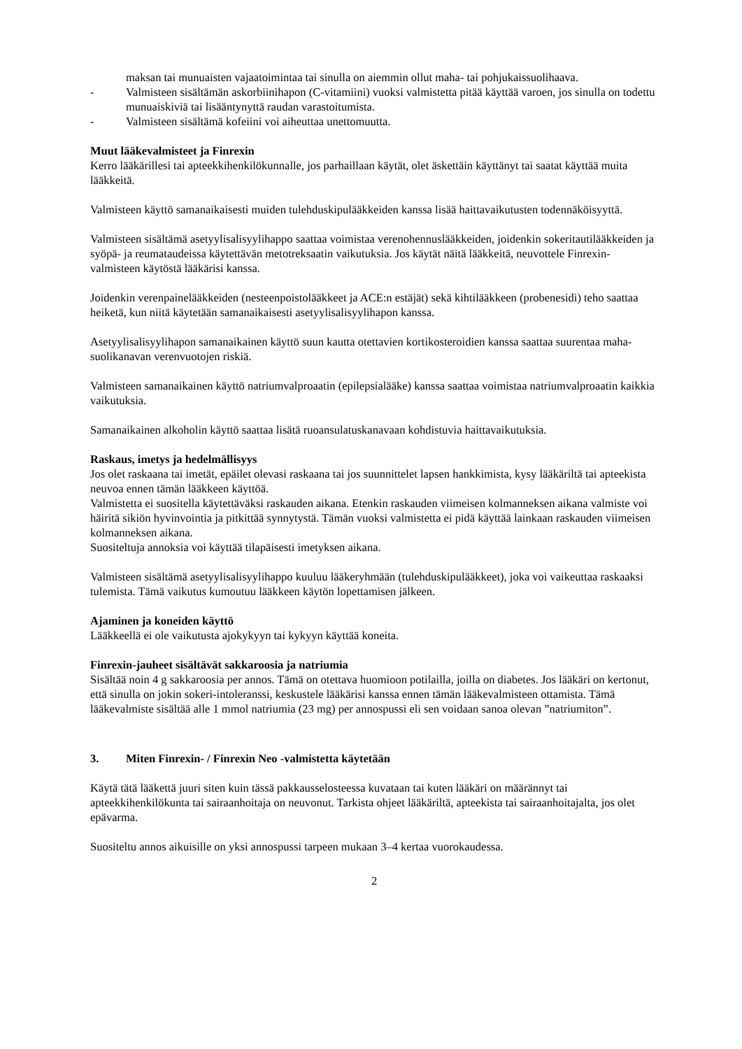maksan tai munuaisten vajaatoimintaa tai sinulla on aiemmin ollut maha- tai pohjukaissuolihaava.
- Valmisteen sisältämän askorbiinihapon (C-vitamiini) vuoksi valmistetta pitää käyttää varoen, jos sinulla on todettu munuaiskiviä tai lisääntynyttä raudan varastoitumista.
- Valmisteen sisältämä kofeiini voi aiheuttaa unettomuutta.
Muut lääkevalmisteet ja Finrexin
Kerro lääkärillesi tai apteekkihenkilökunnalle, jos parhaillaan käytät, olet äskettäin käyttänyt tai saatat käyttää muita lääkkeitä.
Valmisteen käyttö samanaikaisesti muiden tulehduskipulääkkeiden kanssa lisää haittavaikutusten todennäköisyyttä.
Valmisteen sisältämä asetyylisalisyylihappo saattaa voimistaa verenohennuslääkkeiden, joidenkin sokeritautilääkkeiden ja syöpä- ja reumataudeissa käytettävän metotreksaatin vaikutuksia. Jos käytät näitä lääkkeitä, neuvottele Finrexin-valmisteen käytöstä lääkärisi kanssa.
Joidenkin verenpainelääkkeiden (nesteenpoistolääkkeet ja ACE:n estäjät) sekä kihtilääkkeen (probenesidi) teho saattaa heiketä, kun niitä käytetään samanaikaisesti asetyylisalisyylihapon kanssa.
Asetyylisalisyylihapon samanaikainen käyttö suun kautta otettavien kortikosteroidien kanssa saattaa suurentaa maha-suolikanavan verenvuotojen riskiä.
Valmisteen samanaikainen käyttö natriumvalproaatin (epilepsialääke) kanssa saattaa voimistaa natriumvalproaatin kaikkia vaikutuksia.
Samanaikainen alkoholin käyttö saattaa lisätä ruoansulatuskanavaan kohdistuvia haittavaikutuksia.
Raskaus, imetys ja hedelmällisyys
Jos olet raskaana tai imetät, epäilet olevasi raskaana tai jos suunnittelet lapsen hankkimista, kysy lääkäriltä tai apteekista neuvoa ennen tämän lääkkeen käyttöä.
Valmistetta ei suositella käytettäväksi raskauden aikana. Etenkin raskauden viimeisen kolmanneksen aikana valmiste voi häiritä sikiön hyvinvointia ja pitkittää synnytystä. Tämän vuoksi valmistetta ei pidä käyttää lainkaan raskauden viimeisen kolmanneksen aikana.
Suositeltuja annoksia voi käyttää tilapäisesti imetyksen aikana.
Valmisteen sisältämä asetyylisalisyylihappo kuuluu lääkeryhmään (tulehduskipulääkkeet), joka voi vaikeuttaa raskaaksi tulemista. Tämä vaikutus kumoutuu lääkkeen käytön lopettamisen jälkeen.
Ajaminen ja koneiden käyttö
Lääkkeellä ei ole vaikutusta ajokykyyn tai kykyyn käyttää koneita.
Finrexin-jauheet sisältävät sakkaroosia ja natriumia
Sisältää noin 4 g sakkaroosia per annos. Tämä on otettava huomioon potilailla, joilla on diabetes. Jos lääkäri on kertonut, että sinulla on jokin sokeri-intoleranssi, keskustele lääkärisi kanssa ennen tämän lääkevalmisteen ottamista. Tämä lääkevalmiste sisältää alle 1 mmol natriumia (23 mg) per annospussi eli sen voidaan sanoa olevan ”natriumiton”.
3. Miten Finrexin- / Finrexin Neo -valmistetta käytetään
Käytä tätä lääkettä juuri siten kuin tässä pakkausselosteessa kuvataan tai kuten lääkäri on määrännyt tai apteekkihenkilökunta tai sairaanhoitaja on neuvonut. Tarkista ohjeet lääkäriltä, apteekista tai sairaanhoitajalta, jos olet epävarma.
Suositeltu annos aikuisille on yksi annospussi tarpeen mukaan 3–4 kertaa vuorokaudessa.
2